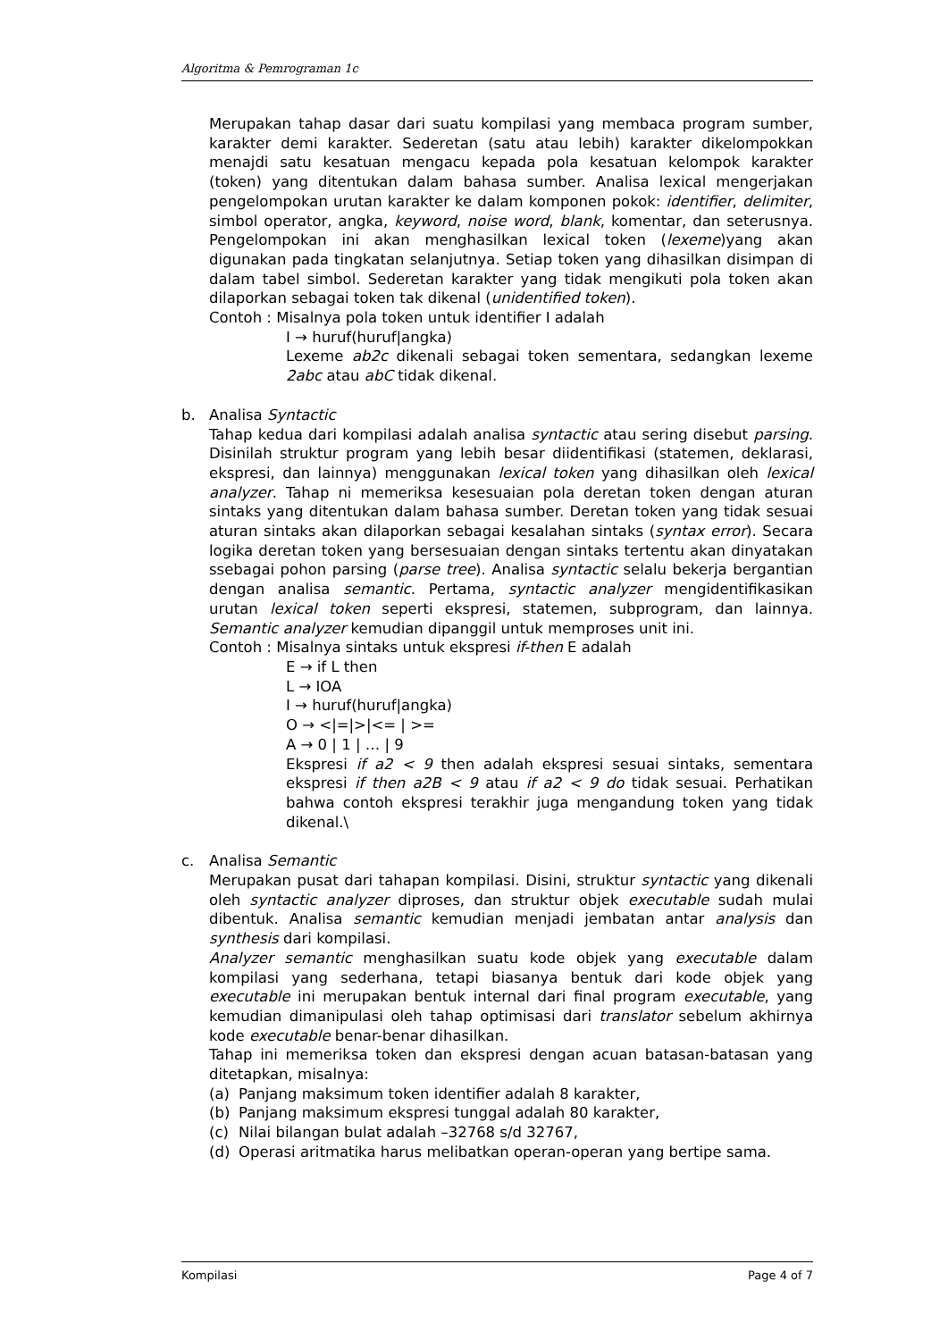Algoritma & Pemrograman 1c
Merupakan tahap dasar dari suatu kompilasi yang membaca program sumber, karakter demi karakter. Sederetan (satu atau lebih) karakter dikelompokkan menajdi satu kesatuan mengacu kepada pola kesatuan kelompok karakter (token) yang ditentukan dalam bahasa sumber. Analisa lexical mengerjakan pengelompokan urutan karakter ke dalam komponen pokok: identifier, delimiter, simbol operator, angka, keyword, noise word, blank, komentar, dan seterusnya. Pengelompokan ini akan menghasilkan lexical token (lexeme)yang akan digunakan pada tingkatan selanjutnya. Setiap token yang dihasilkan disimpan di dalam tabel simbol. Sederetan karakter yang tidak mengikuti pola token akan dilaporkan sebagai token tak dikenal (unidentified token).
Contoh : Misalnya pola token untuk identifier I adalah
I → huruf(huruf|angka)
Lexeme ab2c dikenali sebagai token sementara, sedangkan lexeme 2abc atau abC tidak dikenal.
b. Analisa Syntactic
Tahap kedua dari kompilasi adalah analisa syntactic atau sering disebut parsing. Disinilah struktur program yang lebih besar diidentifikasi (statemen, deklarasi, ekspresi, dan lainnya) menggunakan lexical token yang dihasilkan oleh lexical analyzer. Tahap ni memeriksa kesesuaian pola deretan token dengan aturan sintaks yang ditentukan dalam bahasa sumber. Deretan token yang tidak sesuai aturan sintaks akan dilaporkan sebagai kesalahan sintaks (syntax error). Secara logika deretan token yang bersesuaian dengan sintaks tertentu akan dinyatakan ssebagai pohon parsing (parse tree). Analisa syntactic selalu bekerja bergantian dengan analisa semantic. Pertama, syntactic analyzer mengidentifikasikan urutan lexical token seperti ekspresi, statemen, subprogram, dan lainnya. Semantic analyzer kemudian dipanggil untuk memproses unit ini.
Contoh : Misalnya sintaks untuk ekspresi if-then E adalah
E → if L then
L → IOA
I → huruf(huruf|angka)
O → <|=|>|<= | >=
A → 0 | 1 | … | 9
Ekspresi if a2 < 9 then adalah ekspresi sesuai sintaks, sementara ekspresi if then a2B < 9 atau if a2 < 9 do tidak sesuai. Perhatikan bahwa contoh ekspresi terakhir juga mengandung token yang tidak dikenal.\
c. Analisa Semantic
Merupakan pusat dari tahapan kompilasi. Disini, struktur syntactic yang dikenali oleh syntactic analyzer diproses, dan struktur objek executable sudah mulai dibentuk. Analisa semantic kemudian menjadi jembatan antar analysis dan synthesis dari kompilasi.
Analyzer semantic menghasilkan suatu kode objek yang executable dalam kompilasi yang sederhana, tetapi biasanya bentuk dari kode objek yang executable ini merupakan bentuk internal dari final program executable, yang kemudian dimanipulasi oleh tahap optimisasi dari translator sebelum akhirnya kode executable benar-benar dihasilkan.
Tahap ini memeriksa token dan ekspresi dengan acuan batasan-batasan yang ditetapkan, misalnya:
(a) Panjang maksimum token identifier adalah 8 karakter,
(b) Panjang maksimum ekspresi tunggal adalah 80 karakter,
(c) Nilai bilangan bulat adalah –32768 s/d 32767,
(d) Operasi aritmatika harus melibatkan operan-operan yang bertipe sama.
Kompilasi Page 4 of 7